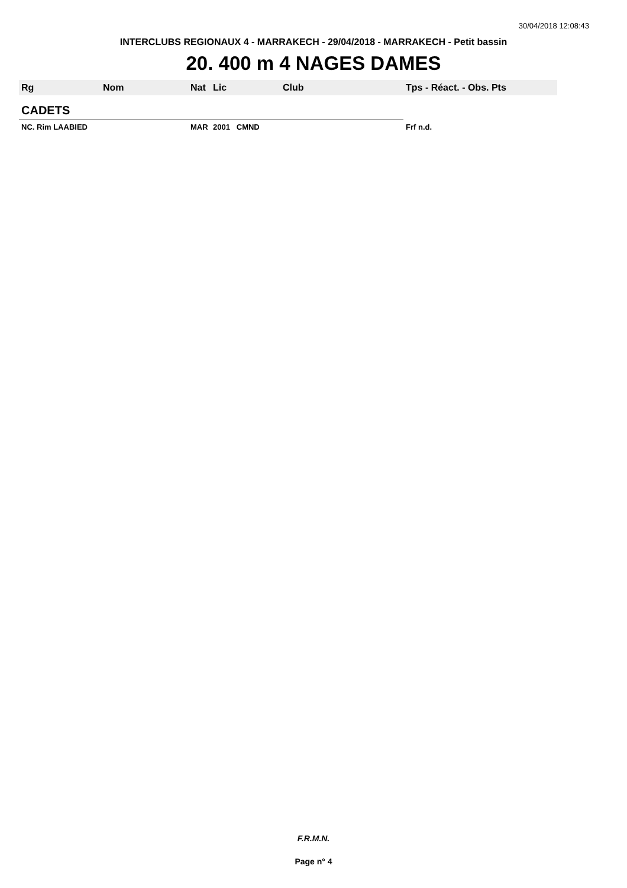30/04/2018 12:08:43
INTERCLUBS REGIONAUX 4 - MARRAKECH - 29/04/2018 - MARRAKECH - Petit bassin
20. 400 m 4 NAGES DAMES
| Rg | Nom | Nat | Lic | Club | Tps - Réact. - Obs. Pts |
| --- | --- | --- | --- | --- | --- |
| CADETS | | | | | |
| NC. Rim LAABIED | | MAR | 2001 CMND | | Frf n.d. |
F.R.M.N.
Page n° 4